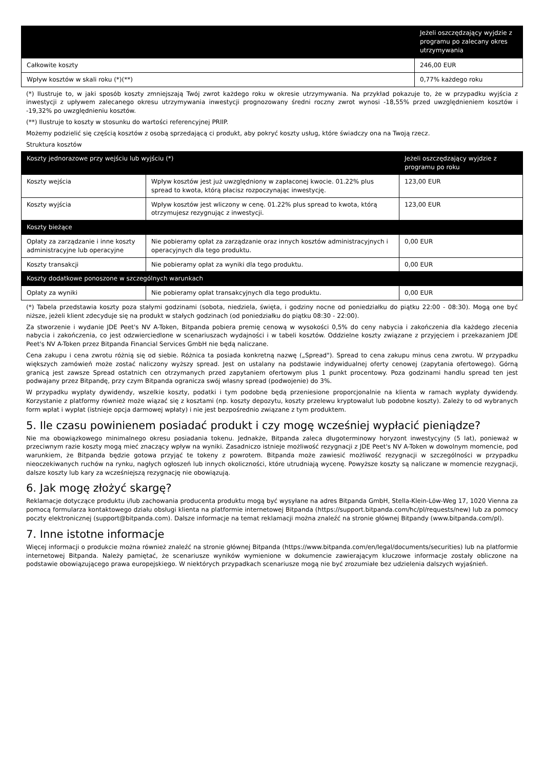| | Jeżeli oszczędzający wyjdzie z programu po zalecany okres utrzymywania |
| --- | --- |
| Całkowite koszty | 246,00 EUR |
| Wpływ kosztów w skali roku (*)(**) | 0,77% każdego roku |
(*) Ilustruje to, w jaki sposób koszty zmniejszają Twój zwrot każdego roku w okresie utrzymywania. Na przykład pokazuje to, że w przypadku wyjścia z inwestycji z upływem zalecanego okresu utrzymywania inwestycji prognozowany średni roczny zwrot wynosi -18,55% przed uwzględnieniem kosztów i -19,32% po uwzględnieniu kosztów.
(**) Ilustruje to koszty w stosunku do wartości referencyjnej PRIIP.
Możemy podzielić się częścią kosztów z osobą sprzedającą ci produkt, aby pokryć koszty usług, które świadczy ona na Twoją rzecz.
Struktura kosztów
| Koszty jednorazowe przy wejściu lub wyjściu (*) | | Jeżeli oszczędzający wyjdzie z programu po roku |
| --- | --- | --- |
| Koszty wejścia | Wpływ kosztów jest już uwzględniony w zapłaconej kwocie. 01.22% plus spread to kwota, którą płacisz rozpoczynając inwestycję. | 123,00 EUR |
| Koszty wyjścia | Wpływ kosztów jest wliczony w cenę. 01.22% plus spread to kwota, którą otrzymujesz rezygnując z inwestycji. | 123,00 EUR |
| Koszty bieżące | | |
| Opłaty za zarządzanie i inne koszty administracyjne lub operacyjne | Nie pobieramy opłat za zarządzanie oraz innych kosztów administracyjnych i operacyjnych dla tego produktu. | 0,00 EUR |
| Koszty transakcji | Nie pobieramy opłat za wyniki dla tego produktu. | 0,00 EUR |
| Koszty dodatkowe ponoszone w szczególnych warunkach | | |
| Opłaty za wyniki | Nie pobieramy opłat transakcyjnych dla tego produktu. | 0,00 EUR |
(*) Tabela przedstawia koszty poza stałymi godzinami (sobota, niedziela, święta, i godziny nocne od poniedziałku do piątku 22:00 - 08:30). Mogą one być niższe, jeżeli klient zdecyduje się na produkt w stałych godzinach (od poniedziałku do piątku 08:30 - 22:00).
Za stworzenie i wydanie JDE Peet's NV A-Token, Bitpanda pobiera premię cenową w wysokości 0,5% do ceny nabycia i zakończenia dla każdego zlecenia nabycia i zakończenia, co jest odzwierciedlone w scenariuszach wydajności i w tabeli kosztów. Oddzielne koszty związane z przyjęciem i przekazaniem JDE Peet's NV A-Token przez Bitpanda Financial Services GmbH nie będą naliczane.
Cena zakupu i cena zwrotu różnią się od siebie. Różnica ta posiada konkretną nazwę („Spread"). Spread to cena zakupu minus cena zwrotu. W przypadku większych zamówień może zostać naliczony wyższy spread. Jest on ustalany na podstawie indywidualnej oferty cenowej (zapytania ofertowego). Górną granicą jest zawsze Spread ostatnich cen otrzymanych przed zapytaniem ofertowym plus 1 punkt procentowy. Poza godzinami handlu spread ten jest podwajany przez Bitpandę, przy czym Bitpanda ogranicza swój własny spread (podwojenie) do 3%.
W przypadku wypłaty dywidendy, wszelkie koszty, podatki i tym podobne będą przeniesione proporcjonalnie na klienta w ramach wypłaty dywidendy. Korzystanie z platformy również może wiązać się z kosztami (np. koszty depozytu, koszty przelewu kryptowalut lub podobne koszty). Zależy to od wybranych form wpłat i wypłat (istnieje opcja darmowej wpłaty) i nie jest bezpośrednio związane z tym produktem.
5. Ile czasu powinienem posiadać produkt i czy mogę wcześniej wypłacić pieniądze?
Nie ma obowiązkowego minimalnego okresu posiadania tokenu. Jednakże, Bitpanda zaleca długoterminowy horyzont inwestycyjny (5 lat), ponieważ w przeciwnym razie koszty mogą mieć znaczący wpływ na wyniki. Zasadniczo istnieje możliwość rezygnacji z JDE Peet's NV A-Token w dowolnym momencie, pod warunkiem, że Bitpanda będzie gotowa przyjąć te tokeny z powrotem. Bitpanda może zawiesić możliwość rezygnacji w szczególności w przypadku nieoczekiwanych ruchów na rynku, nagłych ogłoszeń lub innych okoliczności, które utrudniają wycenę. Powyższe koszty są naliczane w momencie rezygnacji, dalsze koszty lub kary za wcześniejszą rezygnację nie obowiązują.
6. Jak mogę złożyć skargę?
Reklamacje dotyczące produktu i/lub zachowania producenta produktu mogą być wysyłane na adres Bitpanda GmbH, Stella-Klein-Löw-Weg 17, 1020 Vienna za pomocą formularza kontaktowego działu obsługi klienta na platformie internetowej Bitpanda (https://support.bitpanda.com/hc/pl/requests/new) lub za pomocy poczty elektronicznej (support@bitpanda.com). Dalsze informacje na temat reklamacji można znaleźć na stronie głównej Bitpandy (www.bitpanda.com/pl).
7. Inne istotne informacje
Więcej informacji o produkcie można również znaleźć na stronie głównej Bitpanda (https://www.bitpanda.com/en/legal/documents/securities) lub na platformie internetowej Bitpanda. Należy pamiętać, że scenariusze wyników wymienione w dokumencie zawierającym kluczowe informacje zostały obliczone na podstawie obowiązującego prawa europejskiego. W niektórych przypadkach scenariusze mogą nie być zrozumiałe bez udzielenia dalszych wyjaśnień.